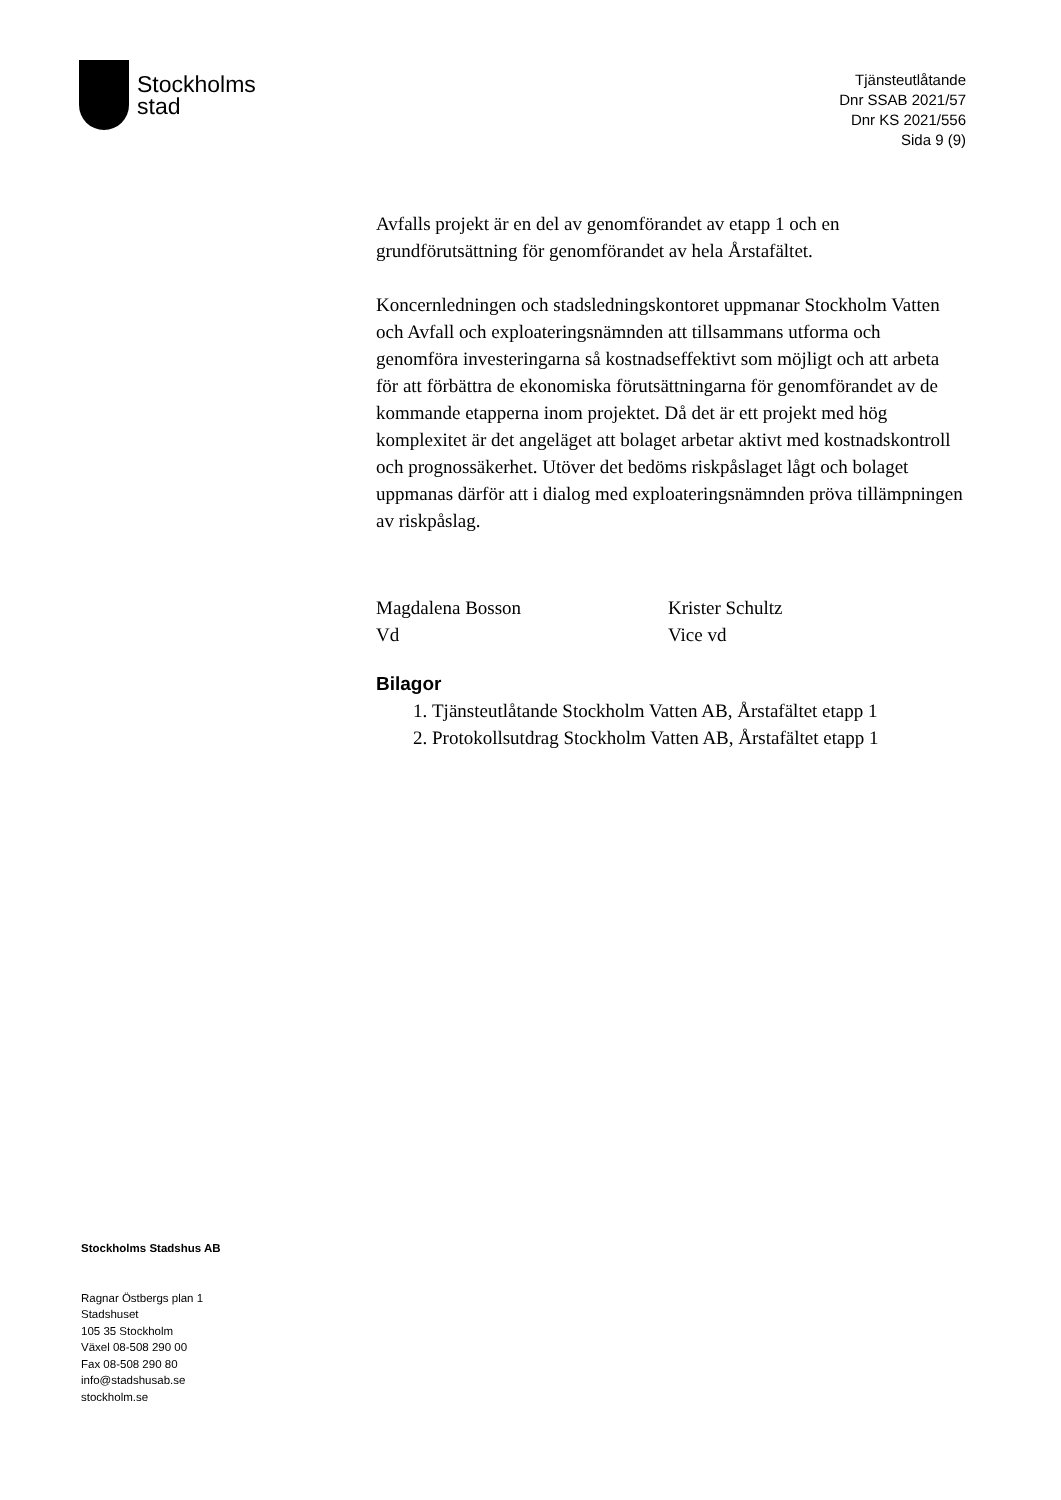Stockholms
stad
Tjänsteutlåtande
Dnr SSAB 2021/57
Dnr KS 2021/556
Sida 9 (9)
Avfalls projekt är en del av genomförandet av etapp 1 och en grundförutsättning för genomförandet av hela Årstafältet.
Koncernledningen och stadsledningskontoret uppmanar Stockholm Vatten och Avfall och exploateringsnämnden att tillsammans utforma och genomföra investeringarna så kostnadseffektivt som möjligt och att arbeta för att förbättra de ekonomiska förutsättningarna för genomförandet av de kommande etapperna inom projektet. Då det är ett projekt med hög komplexitet är det angeläget att bolaget arbetar aktivt med kostnadskontroll och prognossäkerhet. Utöver det bedöms riskpåslaget lågt och bolaget uppmanas därför att i dialog med exploateringsnämnden pröva tillämpningen av riskpåslag.
Magdalena Bosson
Vd
Krister Schultz
Vice vd
Bilagor
1. Tjänsteutlåtande Stockholm Vatten AB, Årstafältet etapp 1
2. Protokollsutdrag Stockholm Vatten AB, Årstafältet etapp 1
Stockholms Stadshus AB
Ragnar Östbergs plan 1
Stadshuset
105 35 Stockholm
Växel 08-508 290 00
Fax 08-508 290 80
info@stadshusab.se
stockholm.se